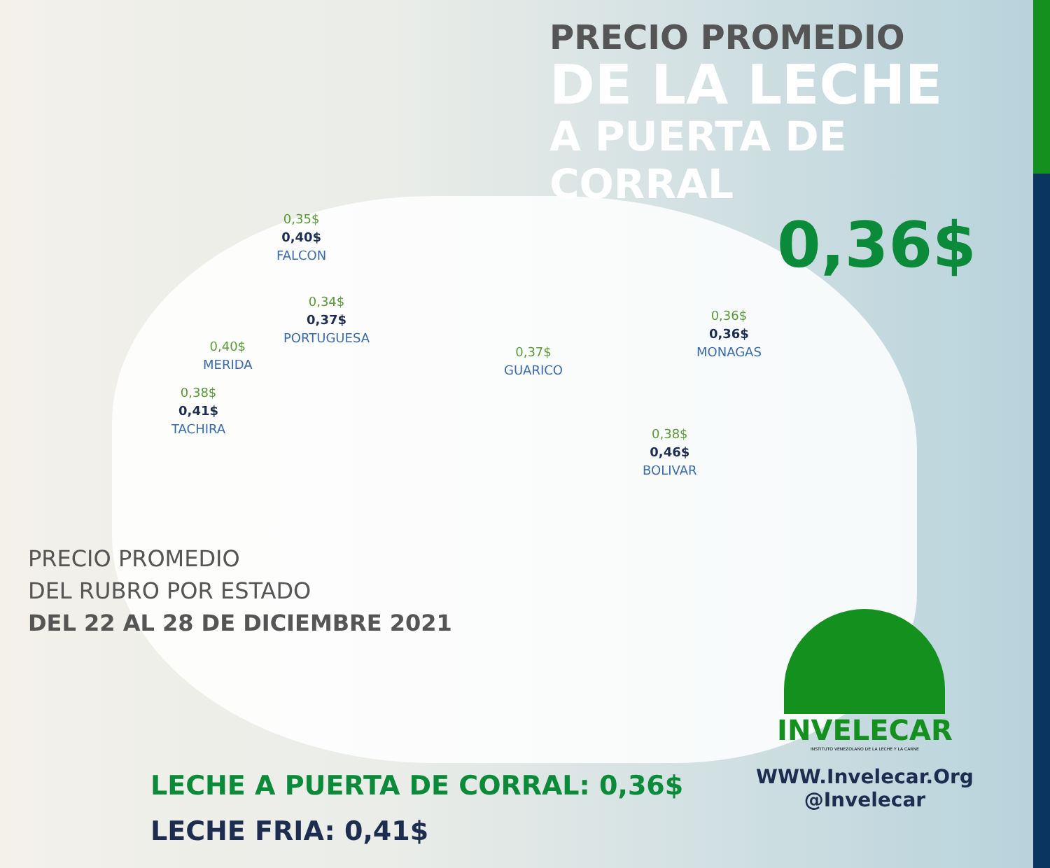PRECIO PROMEDIO
DE LA LECHE
A PUERTA DE CORRAL
0,36$
0,35$
0,40$
FALCON
0,34$
0,37$
PORTUGUESA
0,40$
MERIDA
0,38$
0,41$
TACHIRA
0,37$
GUARICO
0,36$
0,36$
MONAGAS
0,38$
0,46$
BOLIVAR
PRECIO PROMEDIO
DEL RUBRO POR ESTADO
DEL 22 AL 28 DE DICIEMBRE 2021
LECHE A PUERTA DE CORRAL: 0,36$
LECHE FRIA: 0,41$
INVELECAR
INSTITUTO VENEZOLANO DE LA LECHE Y LA CARNE
WWW.Invelecar.Org
@Invelecar